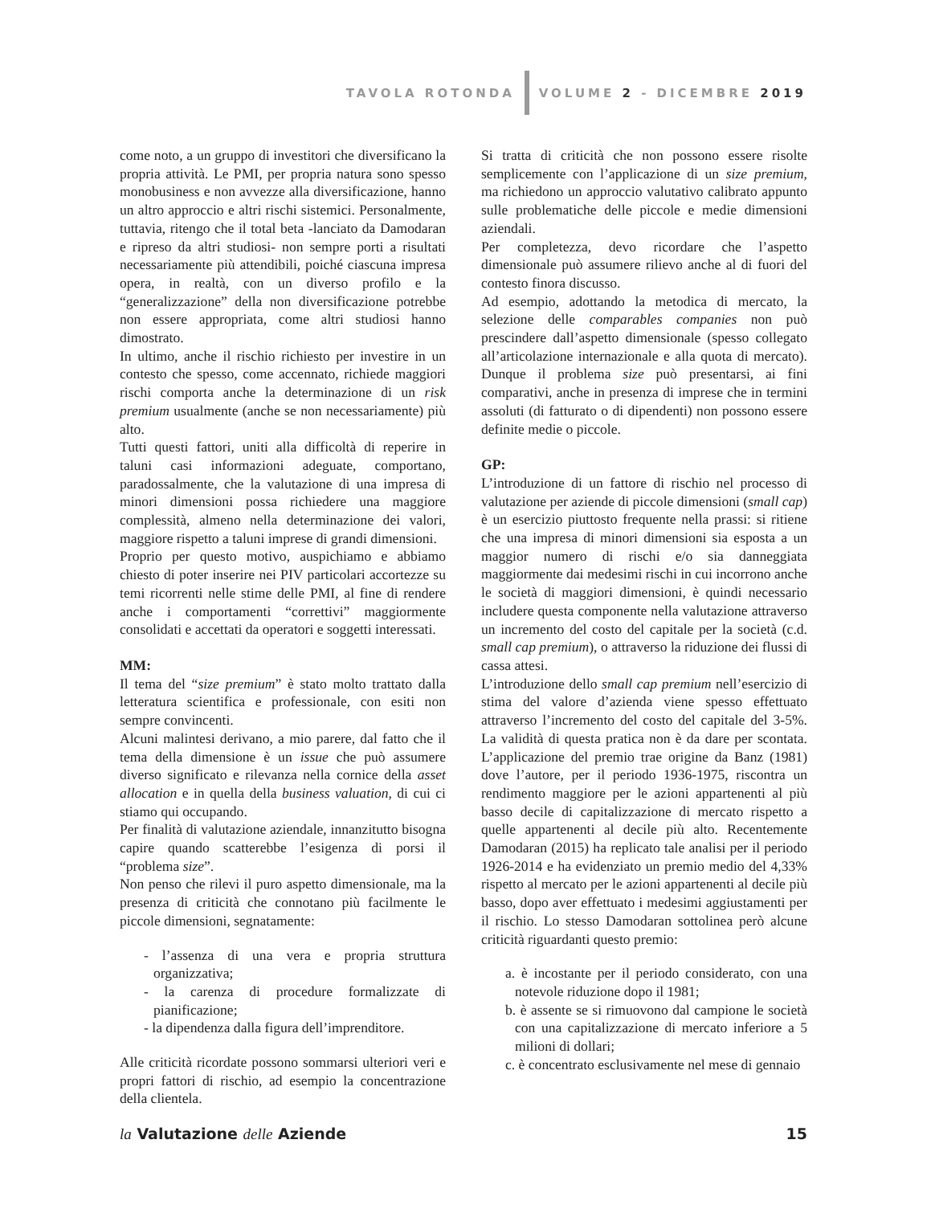TAVOLA ROTONDA VOLUME 2 - DICEMBRE 2019
come noto, a un gruppo di investitori che diversificano la propria attività. Le PMI, per propria natura sono spesso monobusiness e non avvezze alla diversificazione, hanno un altro approccio e altri rischi sistemici. Personalmente, tuttavia, ritengo che il total beta -lanciato da Damodaran e ripreso da altri studiosi- non sempre porti a risultati necessariamente più attendibili, poiché ciascuna impresa opera, in realtà, con un diverso profilo e la “generalizzazione” della non diversificazione potrebbe non essere appropriata, come altri studiosi hanno dimostrato.
In ultimo, anche il rischio richiesto per investire in un contesto che spesso, come accennato, richiede maggiori rischi comporta anche la determinazione di un risk premium usualmente (anche se non necessariamente) più alto.
Tutti questi fattori, uniti alla difficoltà di reperire in taluni casi informazioni adeguate, comportano, paradossalmente, che la valutazione di una impresa di minori dimensioni possa richiedere una maggiore complessità, almeno nella determinazione dei valori, maggiore rispetto a taluni imprese di grandi dimensioni.
Proprio per questo motivo, auspichiamo e abbiamo chiesto di poter inserire nei PIV particolari accortezze su temi ricorrenti nelle stime delle PMI, al fine di rendere anche i comportamenti “correttivi” maggiormente consolidati e accettati da operatori e soggetti interessati.
MM:
Il tema del “size premium” è stato molto trattato dalla letteratura scientifica e professionale, con esiti non sempre convincenti.
Alcuni malintesi derivano, a mio parere, dal fatto che il tema della dimensione è un issue che può assumere diverso significato e rilevanza nella cornice della asset allocation e in quella della business valuation, di cui ci stiamo qui occupando.
Per finalità di valutazione aziendale, innanzitutto bisogna capire quando scatterebbe l’esigenza di porsi il “problema size”.
Non penso che rilevi il puro aspetto dimensionale, ma la presenza di criticità che connotano più facilmente le piccole dimensioni, segnatamente:
- l’assenza di una vera e propria struttura organizzativa;
- la carenza di procedure formalizzate di pianificazione;
- la dipendenza dalla figura dell’imprenditore.
Alle criticità ricordate possono sommarsi ulteriori veri e propri fattori di rischio, ad esempio la concentrazione della clientela.
Si tratta di criticità che non possono essere risolte semplicemente con l’applicazione di un size premium, ma richiedono un approccio valutativo calibrato appunto sulle problematiche delle piccole e medie dimensioni aziendali.
Per completezza, devo ricordare che l’aspetto dimensionale può assumere rilievo anche al di fuori del contesto finora discusso.
Ad esempio, adottando la metodica di mercato, la selezione delle comparables companies non può prescindere dall’aspetto dimensionale (spesso collegato all’articolazione internazionale e alla quota di mercato). Dunque il problema size può presentarsi, ai fini comparativi, anche in presenza di imprese che in termini assoluti (di fatturato o di dipendenti) non possono essere definite medie o piccole.
GP:
L’introduzione di un fattore di rischio nel processo di valutazione per aziende di piccole dimensioni (small cap) è un esercizio piuttosto frequente nella prassi: si ritiene che una impresa di minori dimensioni sia esposta a un maggior numero di rischi e/o sia danneggiata maggiormente dai medesimi rischi in cui incorrono anche le società di maggiori dimensioni, è quindi necessario includere questa componente nella valutazione attraverso un incremento del costo del capitale per la società (c.d. small cap premium), o attraverso la riduzione dei flussi di cassa attesi.
L’introduzione dello small cap premium nell’esercizio di stima del valore d’azienda viene spesso effettuato attraverso l’incremento del costo del capitale del 3-5%. La validità di questa pratica non è da dare per scontata. L’applicazione del premio trae origine da Banz (1981) dove l’autore, per il periodo 1936-1975, riscontra un rendimento maggiore per le azioni appartenenti al più basso decile di capitalizzazione di mercato rispetto a quelle appartenenti al decile più alto. Recentemente Damodaran (2015) ha replicato tale analisi per il periodo 1926-2014 e ha evidenziato un premio medio del 4,33% rispetto al mercato per le azioni appartenenti al decile più basso, dopo aver effettuato i medesimi aggiustamenti per il rischio. Lo stesso Damodaran sottolinea però alcune criticità riguardanti questo premio:
a. è incostante per il periodo considerato, con una notevole riduzione dopo il 1981;
b. è assente se si rimuovono dal campione le società con una capitalizzazione di mercato inferiore a 5 milioni di dollari;
c. è concentrato esclusivamente nel mese di gennaio
la Valutazione delle Aziende 15